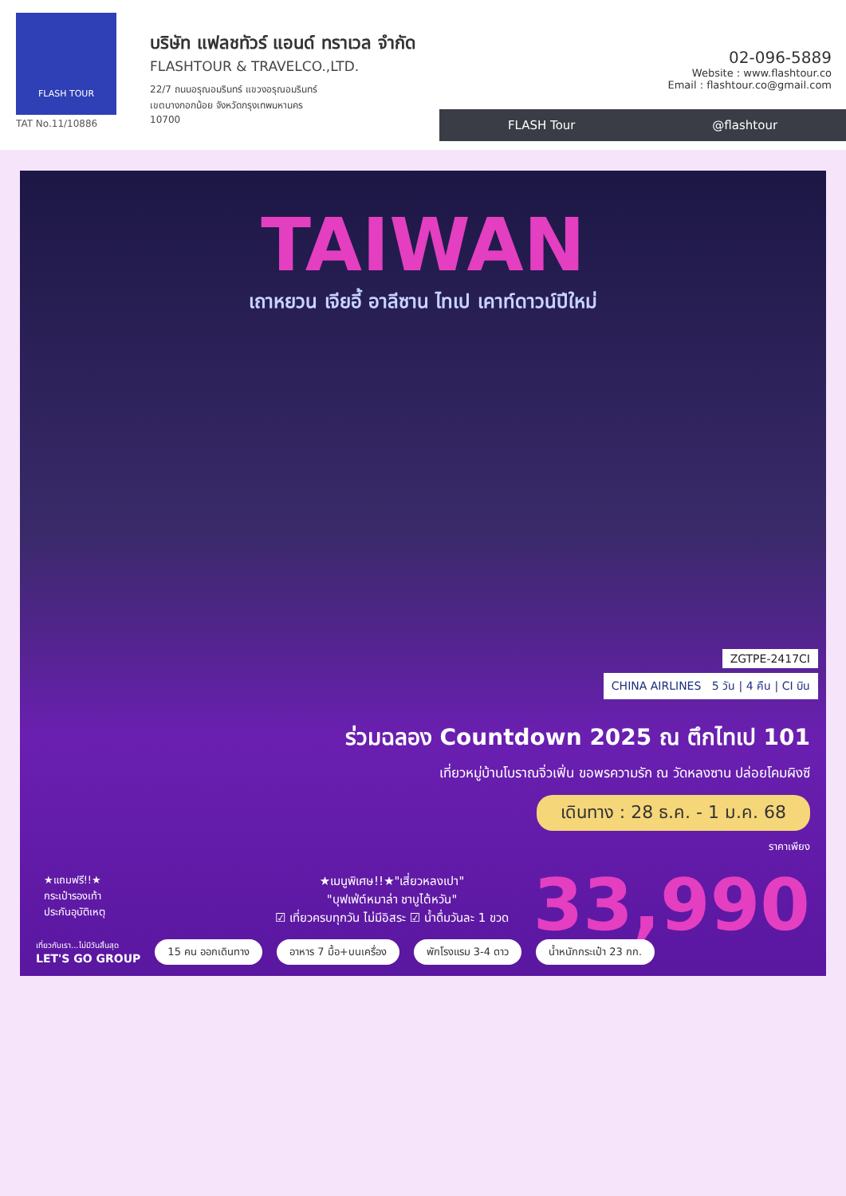FLASH TOUR
TAT No.11/10886
บริษัท แฟลชทัวร์ แอนด์ ทราเวล จำกัด
FLASHTOUR & TRAVELCO.,LTD.
22/7 ถนนอรุณอมรินทร์ แขวงอรุณอมรินทร์
เขตบางกอกน้อย จังหวัดกรุงเทพมหานคร
10700
02-096-5889
Website : www.flashtour.co
Email : flashtour.co@gmail.com
FLASH Tour @flashtour
TAIWAN
เถาหยวน เจียอี้ อาลีซาน ไทเป เคาท์ดาวน์ปีใหม่
ZGTPE-2417CI
CHINA AIRLINES 5 วัน | 4 คืน | CI บิน
ร่วมฉลอง Countdown 2025 ณ ตึกไทเป 101
เที่ยวหมู่บ้านโบราณจิ่วเฟิ่น ขอพรความรัก ณ วัดหลงซาน ปล่อยโคมผิงซี
เดินทาง : 28 ธ.ค. - 1 ม.ค. 68
ราคาเพียง
33,990
★แถมฟรี!!★
กระเป๋ารองเท้า
ประกันอุบัติเหตุ
★เมนูพิเศษ!!★"เสี่ยวหลงเปา"
"บุฟเฟ่ต์หมาล่า ชาบูไต้หวัน"
☑ เที่ยวครบทุกวัน ไม่มีอิสระ ☑ น้ำดื่มวันละ 1 ขวด
เที่ยวกับเรา...ไม่มีวันสิ้นสุด
LET'S GO GROUP 15 คน ออกเดินทาง อาหาร 7 มื้อ+บนเครื่อง พักโรงแรม 3-4 ดาว น้ำหนักกระเป๋า 23 กก.